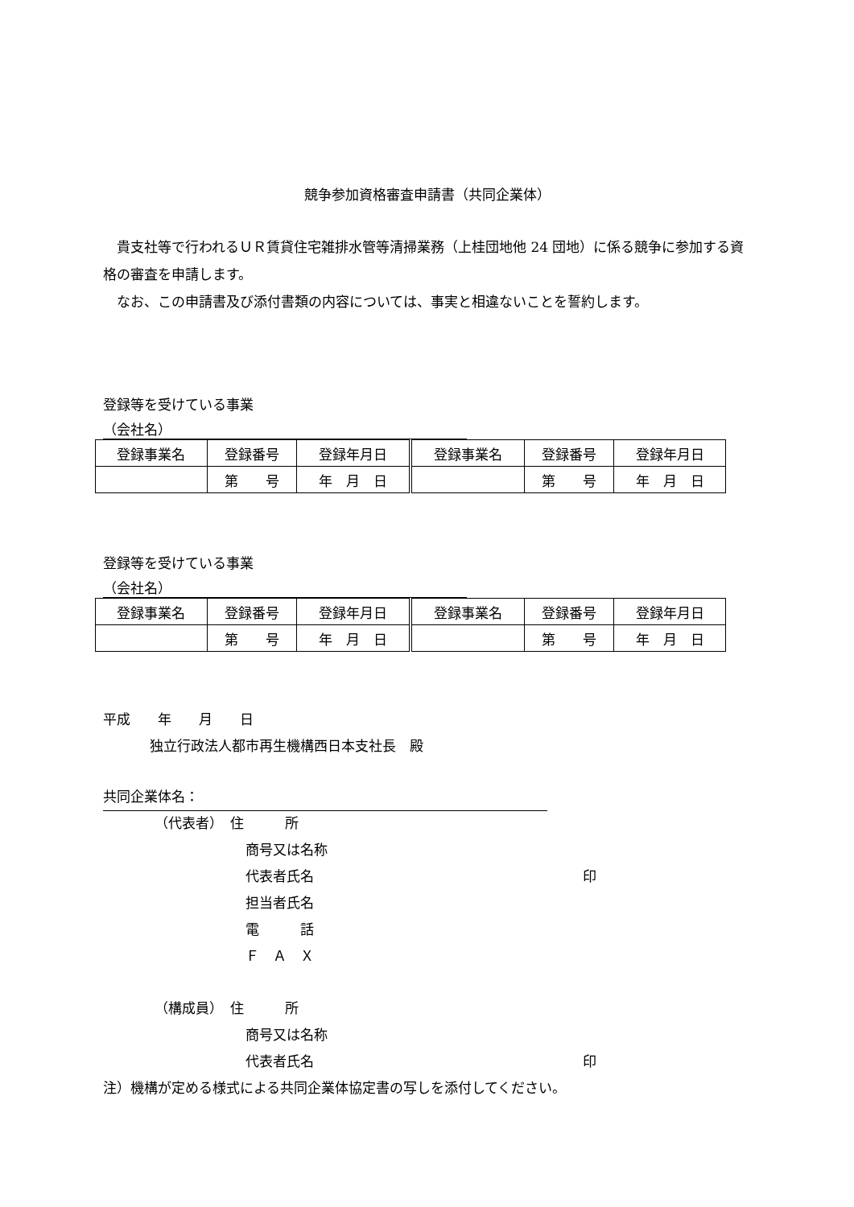競争参加資格審査申請書（共同企業体）
　貴支社等で行われるＵＲ賃貸住宅雑排水管等清掃業務（上桂団地他 24 団地）に係る競争に参加する資格の審査を申請します。
　なお、この申請書及び添付書類の内容については、事実と相違ないことを誓約します。
登録等を受けている事業
（会社名）
| 登録事業名 | 登録番号 | 登録年月日 | 登録事業名 | 登録番号 | 登録年月日 |
| | 第 号 | 年 月 日 | | 第 号 | 年 月 日 |
登録等を受けている事業
（会社名）
| 登録事業名 | 登録番号 | 登録年月日 | 登録事業名 | 登録番号 | 登録年月日 |
| | 第 号 | 年 月 日 | | 第 号 | 年 月 日 |
平成　　年　　月　　日
独立行政法人都市再生機構西日本支社長　殿
共同企業体名：
（代表者）　住　　　所
商号又は名称
代表者氏名 印
担当者氏名
電　　　話
Ｆ　Ａ　Ｘ
（構成員）　住　　　所
商号又は名称
代表者氏名 印
注）機構が定める様式による共同企業体協定書の写しを添付してください。